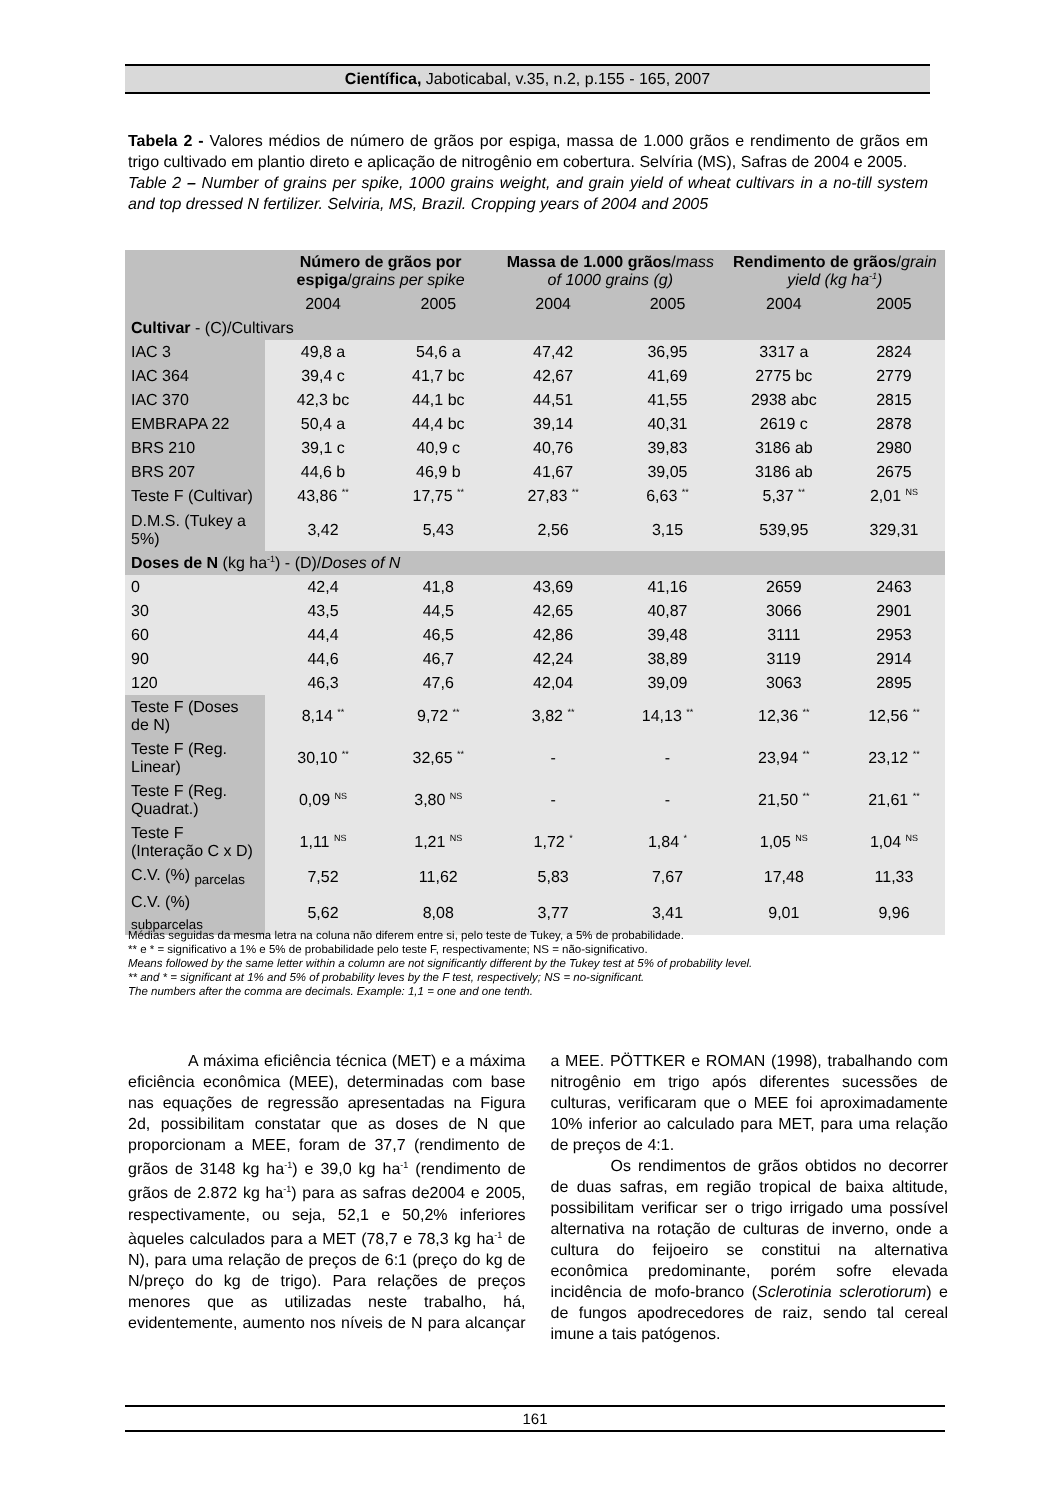Científica, Jaboticabal, v.35, n.2, p.155 - 165, 2007
Tabela 2 - Valores médios de número de grãos por espiga, massa de 1.000 grãos e rendimento de grãos em trigo cultivado em plantio direto e aplicação de nitrogênio em cobertura. Selvíria (MS), Safras de 2004 e 2005.
Table 2 – Number of grains per spike, 1000 grains weight, and grain yield of wheat cultivars in a no-till system and top dressed N fertilizer. Selviria, MS, Brazil. Cropping years of 2004 and 2005
| | Número de grãos por espiga / grains per spike | | Massa de 1.000 grãos / mass of 1000 grains (g) | | Rendimento de grãos / grain yield (kg ha<sup>-1</sup>) | |
| --- | --- | --- | --- | --- | --- | --- |
| | 2004 | 2005 | 2004 | 2005 | 2004 | 2005 |
| Cultivar - (C)/Cultivars | | | | | | |
| IAC 3 | 49,8 a | 54,6 a | 47,42 | 36,95 | 3317 a | 2824 |
| IAC 364 | 39,4 c | 41,7 bc | 42,67 | 41,69 | 2775 bc | 2779 |
| IAC 370 | 42,3 bc | 44,1 bc | 44,51 | 41,55 | 2938 abc | 2815 |
| EMBRAPA 22 | 50,4 a | 44,4 bc | 39,14 | 40,31 | 2619 c | 2878 |
| BRS 210 | 39,1 c | 40,9 c | 40,76 | 39,83 | 3186 ab | 2980 |
| BRS 207 | 44,6 b | 46,9 b | 41,67 | 39,05 | 3186 ab | 2675 |
| Teste F (Cultivar) | 43,86 <sup>**</sup> | 17,75 <sup>**</sup> | 27,83 <sup>**</sup> | 6,63 <sup>**</sup> | 5,37 <sup>**</sup> | 2,01 <sup>NS</sup> |
| D.M.S. (Tukey a 5%) | 3,42 | 5,43 | 2,56 | 3,15 | 539,95 | 329,31 |
| Doses de N (kg ha<sup>-1</sup>) - (D)/ Doses of N | | | | | | |
| 0 | 42,4 | 41,8 | 43,69 | 41,16 | 2659 | 2463 |
| 30 | 43,5 | 44,5 | 42,65 | 40,87 | 3066 | 2901 |
| 60 | 44,4 | 46,5 | 42,86 | 39,48 | 3111 | 2953 |
| 90 | 44,6 | 46,7 | 42,24 | 38,89 | 3119 | 2914 |
| 120 | 46,3 | 47,6 | 42,04 | 39,09 | 3063 | 2895 |
| Teste F (Doses de N) | 8,14 <sup>**</sup> | 9,72 <sup>**</sup> | 3,82 <sup>**</sup> | 14,13 <sup>**</sup> | 12,36 <sup>**</sup> | 12,56 <sup>**</sup> |
| Teste F (Reg. Linear) | 30,10 <sup>**</sup> | 32,65 <sup>**</sup> | - | - | 23,94 <sup>**</sup> | 23,12 <sup>**</sup> |
| Teste F (Reg. Quadrat.) | 0,09 <sup>NS</sup> | 3,80 <sup>NS</sup> | - | - | 21,50 <sup>**</sup> | 21,61 <sup>**</sup> |
| Teste F (Interação C x D) | 1,11 <sup>NS</sup> | 1,21 <sup>NS</sup> | 1,72 <sup>*</sup> | 1,84 <sup>*</sup> | 1,05 <sup>NS</sup> | 1,04 <sup>NS</sup> |
| C.V. (%) <sub>parcelas</sub> | 7,52 | 11,62 | 5,83 | 7,67 | 17,48 | 11,33 |
| C.V. (%) <sub>subparcelas</sub> | 5,62 | 8,08 | 3,77 | 3,41 | 9,01 | 9,96 |
Médias seguidas da mesma letra na coluna não diferem entre si, pelo teste de Tukey, a 5% de probabilidade.
** e * = significativo a 1% e 5% de probabilidade pelo teste F, respectivamente; NS = não-significativo.
Means followed by the same letter within a column are not significantly different by the Tukey test at 5% of probability level.
** and * = significant at 1% and 5% of probability leves by the F test, respectively; NS = no-significant.
The numbers after the comma are decimals. Example: 1,1 = one and one tenth.
A máxima eficiência técnica (MET) e a máxima eficiência econômica (MEE), determinadas com base nas equações de regressão apresentadas na Figura 2d, possibilitam constatar que as doses de N que proporcionam a MEE, foram de 37,7 (rendimento de grãos de 3148 kg ha<sup>-1</sup>) e 39,0 kg ha<sup>-1</sup> (rendimento de grãos de 2.872 kg ha<sup>-1</sup>) para as safras de2004 e 2005, respectivamente, ou seja, 52,1 e 50,2% inferiores àqueles calculados para a MET (78,7 e 78,3 kg ha<sup>-1</sup> de N), para uma relação de preços de 6:1 (preço do kg de N/preço do kg de trigo). Para relações de preços menores que as utilizadas neste trabalho, há, evidentemente, aumento nos níveis de N para alcançar a MEE. PÖTTKER e ROMAN (1998), trabalhando com nitrogênio em trigo após diferentes sucessões de culturas, verificaram que o MEE foi aproximadamente 10% inferior ao calculado para MET, para uma relação de preços de 4:1.
Os rendimentos de grãos obtidos no decorrer de duas safras, em região tropical de baixa altitude, possibilitam verificar ser o trigo irrigado uma possível alternativa na rotação de culturas de inverno, onde a cultura do feijoeiro se constitui na alternativa econômica predominante, porém sofre elevada incidência de mofo-branco (Sclerotinia sclerotiorum) e de fungos apodrecedores de raiz, sendo tal cereal imune a tais patógenos.
161